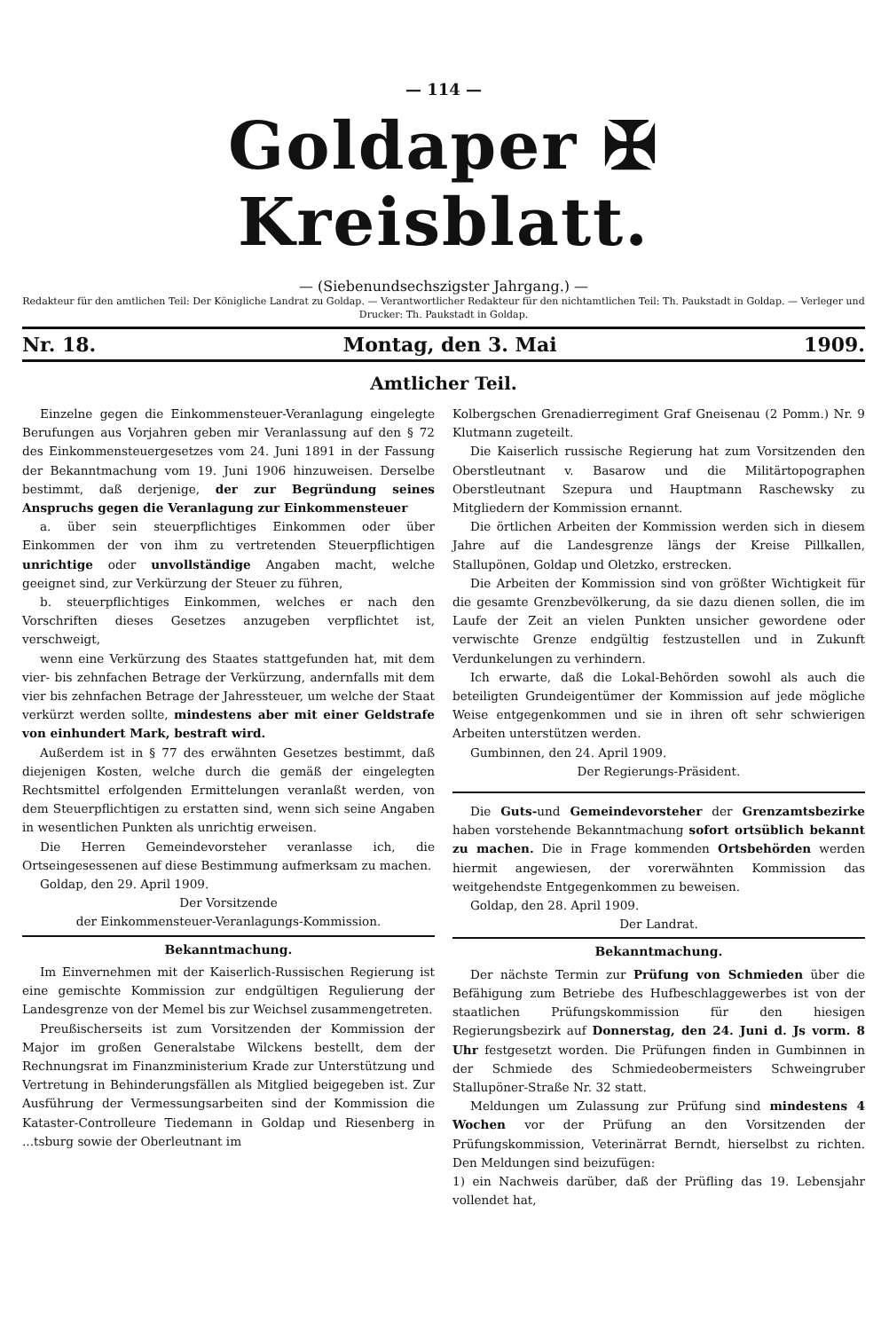— 114 —
Goldaper ✠ Kreisblatt.
— (Siebenundsechszigster Jahrgang.) —
Redakteur für den amtlichen Teil: Der Königliche Landrat zu Goldap. — Verantwortlicher Redakteur für den nichtamtlichen Teil: Th. Paukstadt in Goldap. — Verleger und Drucker: Th. Paukstadt in Goldap.
Nr. 18. Montag, den 3. Mai 1909.
Amtlicher Teil.
Einzelne gegen die Einkommensteuer-Veranlagung eingelegte Berufungen aus Vorjahren geben mir Veranlassung auf den § 72 des Einkommensteuergesetzes vom 24. Juni 1891 in der Fassung der Bekanntmachung vom 19. Juni 1906 hinzuweisen. Derselbe bestimmt, daß derjenige, der zur Begründung seines Anspruchs gegen die Veranlagung zur Einkommensteuer
a. über sein steuerpflichtiges Einkommen oder über Einkommen der von ihm zu vertretenden Steuerpflichtigen unrichtige oder unvollständige Angaben macht, welche geeignet sind, zur Verkürzung der Steuer zu führen,
b. steuerpflichtiges Einkommen, welches er nach den Vorschriften dieses Gesetzes anzugeben verpflichtet ist, verschweigt,
wenn eine Verkürzung des Staates stattgefunden hat, mit dem vier- bis zehnfachen Betrage der Verkürzung, andernfalls mit dem vier bis zehnfachen Betrage der Jahressteuer, um welche der Staat verkürzt werden sollte, mindestens aber mit einer Geldstrafe von einhundert Mark, bestraft wird.
Außerdem ist in § 77 des erwähnten Gesetzes bestimmt, daß diejenigen Kosten, welche durch die gemäß der eingelegten Rechtsmittel erfolgenden Ermittelungen veranlaßt werden, von dem Steuerpflichtigen zu erstatten sind, wenn sich seine Angaben in wesentlichen Punkten als unrichtig erweisen.
Die Herren Gemeindevorsteher veranlasse ich, die Ortseingesessenen auf diese Bestimmung aufmerksam zu machen.
Goldap, den 29. April 1909.
Der Vorsitzende
der Einkommensteuer-Veranlagungs-Kommission.
Bekanntmachung.
Im Einvernehmen mit der Kaiserlich-Russischen Regierung ist eine gemischte Kommission zur endgültigen Regulierung der Landesgrenze von der Memel bis zur Weichsel zusammengetreten.
Preußischerseits ist zum Vorsitzenden der Kommission der Major im großen Generalstabe Wilckens bestellt, dem der Rechnungsrat im Finanzministerium Krade zur Unterstützung und Vertretung in Behinderungsfällen als Mitglied beigegeben ist. Zur Ausführung der Vermessungsarbeiten sind der Kommission die Kataster-Controlleure Tiedemann in Goldap und Riesenberg in ...tsburg sowie der Oberleutnant im
Kolbergschen Grenadierregiment Graf Gneisenau (2 Pomm.) Nr. 9 Klutmann zugeteilt.
Die Kaiserlich russische Regierung hat zum Vorsitzenden den Oberstleutnant v. Basarow und die Militärtopographen Oberstleutnant Szepura und Hauptmann Raschewsky zu Mitgliedern der Kommission ernannt.
Die örtlichen Arbeiten der Kommission werden sich in diesem Jahre auf die Landesgrenze längs der Kreise Pillkallen, Stallupönen, Goldap und Oletzko, erstrecken.
Die Arbeiten der Kommission sind von größter Wichtigkeit für die gesamte Grenzbevölkerung, da sie dazu dienen sollen, die im Laufe der Zeit an vielen Punkten unsicher gewordene oder verwischte Grenze endgültig festzustellen und in Zukunft Verdunkelungen zu verhindern.
Ich erwarte, daß die Lokal-Behörden sowohl als auch die beteiligten Grundeigentümer der Kommission auf jede mögliche Weise entgegenkommen und sie in ihren oft sehr schwierigen Arbeiten unterstützen werden.
Gumbinnen, den 24. April 1909.
Der Regierungs-Präsident.
Die Guts-und Gemeindevorsteher der Grenzamtsbezirke haben vorstehende Bekanntmachung sofort ortsüblich bekannt zu machen. Die in Frage kommenden Ortsbehörden werden hiermit angewiesen, der vorerwähnten Kommission das weitgehendste Entgegenkommen zu beweisen.
Goldap, den 28. April 1909.
Der Landrat.
Bekanntmachung.
Der nächste Termin zur Prüfung von Schmieden über die Befähigung zum Betriebe des Hufbeschlaggewerbes ist von der staatlichen Prüfungskommission für den hiesigen Regierungsbezirk auf Donnerstag, den 24. Juni d. Js vorm. 8 Uhr festgesetzt worden. Die Prüfungen finden in Gumbinnen in der Schmiede des Schmiedeobermeisters Schweingruber Stallupöner-Straße Nr. 32 statt.
Meldungen um Zulassung zur Prüfung sind mindestens 4 Wochen vor der Prüfung an den Vorsitzenden der Prüfungskommission, Veterinärrat Berndt, hierselbst zu richten. Den Meldungen sind beizufügen:
1) ein Nachweis darüber, daß der Prüfling das 19. Lebensjahr vollendet hat,